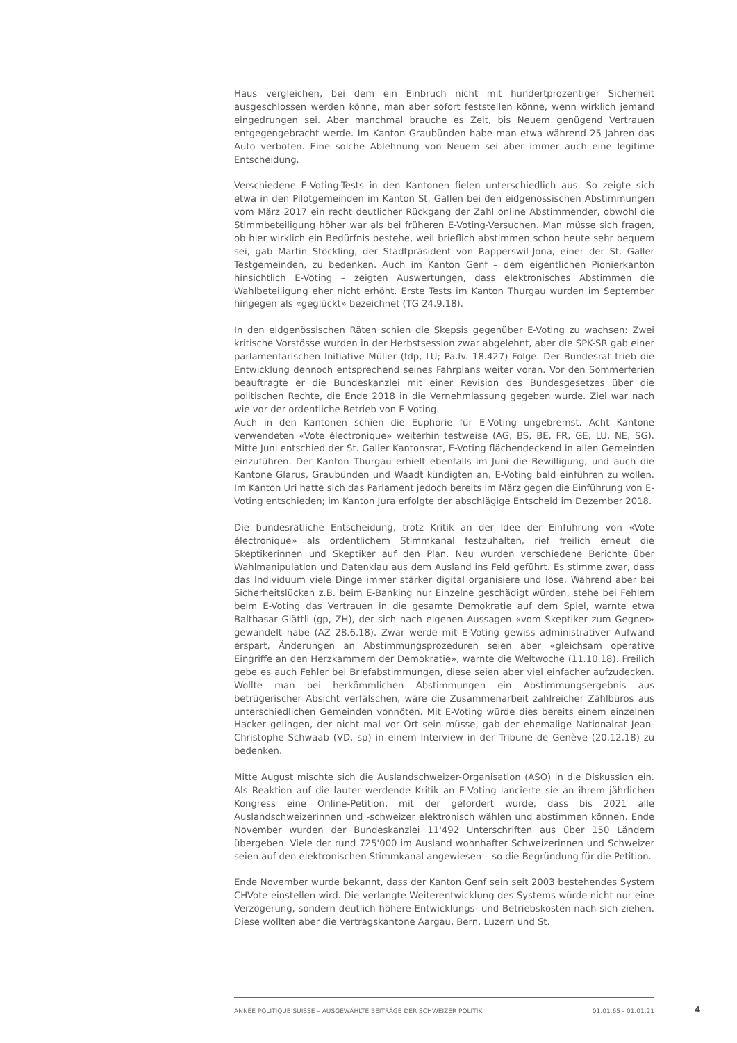Haus vergleichen, bei dem ein Einbruch nicht mit hundertprozentiger Sicherheit ausgeschlossen werden könne, man aber sofort feststellen könne, wenn wirklich jemand eingedrungen sei. Aber manchmal brauche es Zeit, bis Neuem genügend Vertrauen entgegengebracht werde. Im Kanton Graubünden habe man etwa während 25 Jahren das Auto verboten. Eine solche Ablehnung von Neuem sei aber immer auch eine legitime Entscheidung.
Verschiedene E-Voting-Tests in den Kantonen fielen unterschiedlich aus. So zeigte sich etwa in den Pilotgemeinden im Kanton St. Gallen bei den eidgenössischen Abstimmungen vom März 2017 ein recht deutlicher Rückgang der Zahl online Abstimmender, obwohl die Stimmbeteiligung höher war als bei früheren E-Voting-Versuchen. Man müsse sich fragen, ob hier wirklich ein Bedürfnis bestehe, weil brieflich abstimmen schon heute sehr bequem sei, gab Martin Stöckling, der Stadtpräsident von Rapperswil-Jona, einer der St. Galler Testgemeinden, zu bedenken. Auch im Kanton Genf – dem eigentlichen Pionierkanton hinsichtlich E-Voting – zeigten Auswertungen, dass elektronisches Abstimmen die Wahlbeteiligung eher nicht erhöht. Erste Tests im Kanton Thurgau wurden im September hingegen als «geglückt» bezeichnet (TG 24.9.18).
In den eidgenössischen Räten schien die Skepsis gegenüber E-Voting zu wachsen: Zwei kritische Vorstösse wurden in der Herbstsession zwar abgelehnt, aber die SPK-SR gab einer parlamentarischen Initiative Müller (fdp, LU; Pa.Iv. 18.427) Folge. Der Bundesrat trieb die Entwicklung dennoch entsprechend seines Fahrplans weiter voran. Vor den Sommerferien beauftragte er die Bundeskanzlei mit einer Revision des Bundesgesetzes über die politischen Rechte, die Ende 2018 in die Vernehmlassung gegeben wurde. Ziel war nach wie vor der ordentliche Betrieb von E-Voting.
Auch in den Kantonen schien die Euphorie für E-Voting ungebremst. Acht Kantone verwendeten «Vote électronique» weiterhin testweise (AG, BS, BE, FR, GE, LU, NE, SG). Mitte Juni entschied der St. Galler Kantonsrat, E-Voting flächendeckend in allen Gemeinden einzuführen. Der Kanton Thurgau erhielt ebenfalls im Juni die Bewilligung, und auch die Kantone Glarus, Graubünden und Waadt kündigten an, E-Voting bald einführen zu wollen. Im Kanton Uri hatte sich das Parlament jedoch bereits im März gegen die Einführung von E-Voting entschieden; im Kanton Jura erfolgte der abschlägige Entscheid im Dezember 2018.
Die bundesrätliche Entscheidung, trotz Kritik an der Idee der Einführung von «Vote électronique» als ordentlichem Stimmkanal festzuhalten, rief freilich erneut die Skeptikerinnen und Skeptiker auf den Plan. Neu wurden verschiedene Berichte über Wahlmanipulation und Datenklau aus dem Ausland ins Feld geführt. Es stimme zwar, dass das Individuum viele Dinge immer stärker digital organisiere und löse. Während aber bei Sicherheitslücken z.B. beim E-Banking nur Einzelne geschädigt würden, stehe bei Fehlern beim E-Voting das Vertrauen in die gesamte Demokratie auf dem Spiel, warnte etwa Balthasar Glättli (gp, ZH), der sich nach eigenen Aussagen «vom Skeptiker zum Gegner» gewandelt habe (AZ 28.6.18). Zwar werde mit E-Voting gewiss administrativer Aufwand erspart, Änderungen an Abstimmungsprozeduren seien aber «gleichsam operative Eingriffe an den Herzkammern der Demokratie», warnte die Weltwoche (11.10.18). Freilich gebe es auch Fehler bei Briefabstimmungen, diese seien aber viel einfacher aufzudecken. Wollte man bei herkömmlichen Abstimmungen ein Abstimmungsergebnis aus betrügerischer Absicht verfälschen, wäre die Zusammenarbeit zahlreicher Zählbüros aus unterschiedlichen Gemeinden vonnöten. Mit E-Voting würde dies bereits einem einzelnen Hacker gelingen, der nicht mal vor Ort sein müsse, gab der ehemalige Nationalrat Jean-Christophe Schwaab (VD, sp) in einem Interview in der Tribune de Genève (20.12.18) zu bedenken.
Mitte August mischte sich die Auslandschweizer-Organisation (ASO) in die Diskussion ein. Als Reaktion auf die lauter werdende Kritik an E-Voting lancierte sie an ihrem jährlichen Kongress eine Online-Petition, mit der gefordert wurde, dass bis 2021 alle Auslandschweizerinnen und -schweizer elektronisch wählen und abstimmen können. Ende November wurden der Bundeskanzlei 11'492 Unterschriften aus über 150 Ländern übergeben. Viele der rund 725'000 im Ausland wohnhafter Schweizerinnen und Schweizer seien auf den elektronischen Stimmkanal angewiesen – so die Begründung für die Petition.
Ende November wurde bekannt, dass der Kanton Genf sein seit 2003 bestehendes System CHVote einstellen wird. Die verlangte Weiterentwicklung des Systems würde nicht nur eine Verzögerung, sondern deutlich höhere Entwicklungs- und Betriebskosten nach sich ziehen. Diese wollten aber die Vertragskantone Aargau, Bern, Luzern und St.
ANNÉE POLITIQUE SUISSE – AUSGEWÄHLTE BEITRÄGE DER SCHWEIZER POLITIK 01.01.65 - 01.01.21
4